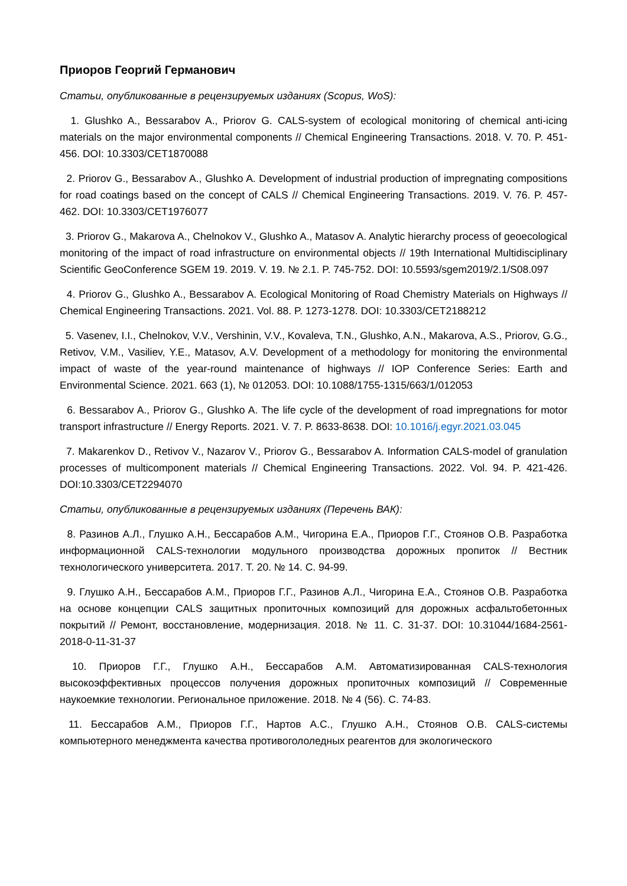Приоров Георгий Германович
Статьи, опубликованные в рецензируемых изданиях (Scopus, WoS):
1. Glushko A., Bessarabov A., Priorov G. CALS-system of ecological monitoring of chemical anti-icing materials on the major environmental components // Chemical Engineering Transactions. 2018. V. 70. P. 451-456. DOI: 10.3303/CET1870088
2. Priorov G., Bessarabov A., Glushko A. Development of industrial production of impregnating compositions for road coatings based on the concept of CALS // Chemical Engineering Transactions. 2019. V. 76. P. 457-462. DOI: 10.3303/CET1976077
3. Priorov G., Makarova A., Chelnokov V., Glushko A., Matasov A. Analytic hierarchy process of geoecological monitoring of the impact of road infrastructure on environmental objects // 19th International Multidisciplinary Scientific GeoConference SGEM 19. 2019. V. 19. № 2.1. P. 745-752. DOI: 10.5593/sgem2019/2.1/S08.097
4. Priorov G., Glushko A., Bessarabov A. Ecological Monitoring of Road Chemistry Materials on Highways // Chemical Engineering Transactions. 2021. Vol. 88. P. 1273-1278. DOI: 10.3303/CET2188212
5. Vasenev, I.I., Chelnokov, V.V., Vershinin, V.V., Kovaleva, T.N., Glushko, A.N., Makarova, A.S., Priorov, G.G., Retivov, V.M., Vasiliev, Y.E., Matasov, A.V. Development of a methodology for monitoring the environmental impact of waste of the year-round maintenance of highways // IOP Conference Series: Earth and Environmental Science. 2021. 663 (1), № 012053. DOI: 10.1088/1755-1315/663/1/012053
6. Bessarabov A., Priorov G., Glushko A. The life cycle of the development of road impregnations for motor transport infrastructure // Energy Reports. 2021. V. 7. P. 8633-8638. DOI: 10.1016/j.egyr.2021.03.045
7. Makarenkov D., Retivov V., Nazarov V., Priorov G., Bessarabov A. Information CALS-model of granulation processes of multicomponent materials // Chemical Engineering Transactions. 2022. Vol. 94. P. 421-426. DOI:10.3303/CET2294070
Статьи, опубликованные в рецензируемых изданиях (Перечень ВАК):
8. Разинов А.Л., Глушко А.Н., Бессарабов А.М., Чигорина Е.А., Приоров Г.Г., Стоянов О.В. Разработка информационной CALS-технологии модульного производства дорожных пропиток // Вестник технологического университета. 2017. Т. 20. № 14. С. 94-99.
9. Глушко А.Н., Бессарабов А.М., Приоров Г.Г., Разинов А.Л., Чигорина Е.А., Стоянов О.В. Разработка на основе концепции CALS защитных пропиточных композиций для дорожных асфальтобетонных покрытий // Ремонт, восстановление, модернизация. 2018. № 11. С. 31-37. DOI: 10.31044/1684-2561-2018-0-11-31-37
10. Приоров Г.Г., Глушко А.Н., Бессарабов А.М. Автоматизированная CALS-технология высокоэффективных процессов получения дорожных пропиточных композиций // Современные наукоемкие технологии. Региональное приложение. 2018. № 4 (56). С. 74-83.
11. Бессарабов А.М., Приоров Г.Г., Нартов А.С., Глушко А.Н., Стоянов О.В. CALS-системы компьютерного менеджмента качества противогололедных реагентов для экологического